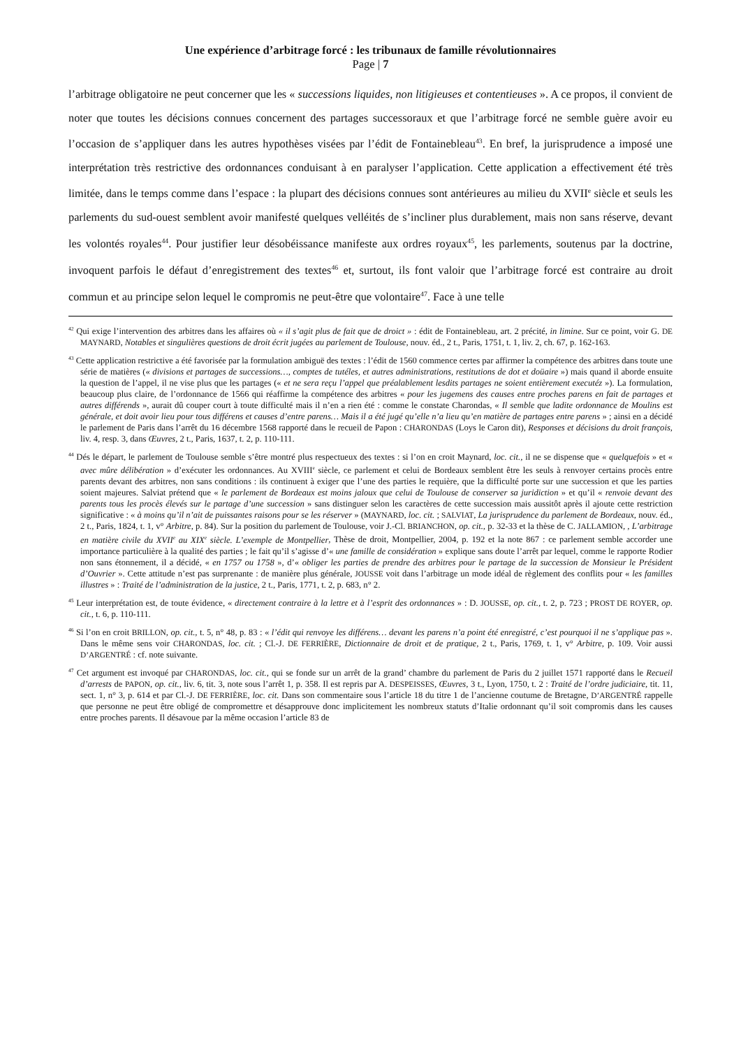Une expérience d’arbitrage forcé : les tribunaux de famille révolutionnaires
Page | 7
l’arbitrage obligatoire ne peut concerner que les « successions liquides, non litigieuses et contentieuses ». A ce propos, il convient de noter que toutes les décisions connues concernent des partages successoraux et que l’arbitrage forcé ne semble guère avoir eu l’occasion de s’appliquer dans les autres hypothèses visées par l’édit de Fontainebleau<sup>43</sup>. En bref, la jurisprudence a imposé une interprétation très restrictive des ordonnances conduisant à en paralyser l’application. Cette application a effectivement été très limitée, dans le temps comme dans l’espace : la plupart des décisions connues sont antérieures au milieu du XVII<sup>e</sup> siècle et seuls les parlements du sud-ouest semblent avoir manifesté quelques velléités de s’incliner plus durablement, mais non sans réserve, devant les volontés royales<sup>44</sup>. Pour justifier leur désobéissance manifeste aux ordres royaux<sup>45</sup>, les parlements, soutenus par la doctrine, invoquent parfois le défaut d’enregistrement des textes<sup>46</sup> et, surtout, ils font valoir que l’arbitrage forcé est contraire au droit commun et au principe selon lequel le compromis ne peut-être que volontaire<sup>47</sup>. Face à une telle
<sup>42</sup> Qui exige l’intervention des arbitres dans les affaires où « il s’agit plus de fait que de droict » : édit de Fontainebleau, art. 2 précité, in limine. Sur ce point, voir G. DE MAYNARD, Notables et singulières questions de droit écrit jugées au parlement de Toulouse, nouv. éd., 2 t., Paris, 1751, t. 1, liv. 2, ch. 67, p. 162-163.
<sup>43</sup> Cette application restrictive a été favorisée par la formulation ambiguë des textes : l’édit de 1560 commence certes par affirmer la compétence des arbitres dans toute une série de matières (« divisions et partages de successions…, comptes de tutéles, et autres administrations, restitutions de dot et doüaire ») mais quand il aborde ensuite la question de l’appel, il ne vise plus que les partages (« et ne sera reçu l’appel que préalablement lesdits partages ne soient entièrement executéz »). La formulation, beaucoup plus claire, de l’ordonnance de 1566 qui réaffirme la compétence des arbitres « pour les jugemens des causes entre proches parens en fait de partages et autres différends », aurait dû couper court à toute difficulté mais il n’en a rien été : comme le constate Charondas, « Il semble que ladite ordonnance de Moulins est générale, et doit avoir lieu pour tous différens et causes d’entre parens… Mais il a été jugé qu’elle n’a lieu qu’en matière de partages entre parens » ; ainsi en a décidé le parlement de Paris dans l’arrêt du 16 décembre 1568 rapporté dans le recueil de Papon : CHARONDAS (Loys le Caron dit), Responses et décisions du droit françois, liv. 4, resp. 3, dans Œuvres, 2 t., Paris, 1637, t. 2, p. 110-111.
<sup>44</sup> Dés le départ, le parlement de Toulouse semble s’être montré plus respectueux des textes : si l’on en croit Maynard, loc. cit., il ne se dispense que « quelquefois » et « avec mûre délibération » d’exécuter les ordonnances. Au XVIII<sup>e</sup> siècle, ce parlement et celui de Bordeaux semblent être les seuls à renvoyer certains procès entre parents devant des arbitres, non sans conditions : ils continuent à exiger que l’une des parties le requière, que la difficulté porte sur une succession et que les parties soient majeures. Salviat prétend que « le parlement de Bordeaux est moins jaloux que celui de Toulouse de conserver sa juridiction » et qu’il « renvoie devant des parents tous les procès élevés sur le partage d’une succession » sans distinguer selon les caractères de cette succession mais aussitôt après il ajoute cette restriction significative : « à moins qu’il n’ait de puissantes raisons pour se les réserver » (MAYNARD, loc. cit. ; SALVIAT, La jurisprudence du parlement de Bordeaux, nouv. éd., 2 t., Paris, 1824, t. 1, v° Arbitre, p. 84). Sur la position du parlement de Toulouse, voir J.-Cl. BRIANCHON, op. cit., p. 32-33 et la thèse de C. JALLAMION, , L’arbitrage en matière civile du XVII<sup>e</sup> au XIX<sup>e</sup> siècle. L’exemple de Montpellier, Thèse de droit, Montpellier, 2004, p. 192 et la note 867 : ce parlement semble accorder une importance particulière à la qualité des parties ; le fait qu’il s’agisse d’« une famille de considération » explique sans doute l’arrêt par lequel, comme le rapporte Rodier non sans étonnement, il a décidé, « en 1757 ou 1758 », d’« obliger les parties de prendre des arbitres pour le partage de la succession de Monsieur le Président d’Ouvrier ». Cette attitude n’est pas surprenante : de manière plus générale, JOUSSE voit dans l’arbitrage un mode idéal de règlement des conflits pour « les familles illustres » : Traité de l’administration de la justice, 2 t., Paris, 1771, t. 2, p. 683, n° 2.
<sup>45</sup> Leur interprétation est, de toute évidence, « directement contraire à la lettre et à l’esprit des ordonnances » : D. JOUSSE, op. cit., t. 2, p. 723 ; PROST DE ROYER, op. cit., t. 6, p. 110-111.
<sup>46</sup> Si l’on en croit BRILLON, op. cit., t. 5, n° 48, p. 83 : « l’édit qui renvoye les différens… devant les parens n’a point été enregistré, c’est pourquoi il ne s’applique pas ». Dans le même sens voir CHARONDAS, loc. cit. ; Cl.-J. DE FERRIÈRE, Dictionnaire de droit et de pratique, 2 t., Paris, 1769, t. 1, v° Arbitre, p. 109. Voir aussi D’ARGENTRÉ : cf. note suivante.
<sup>47</sup> Cet argument est invoqué par CHARONDAS, loc. cit., qui se fonde sur un arrêt de la grand’ chambre du parlement de Paris du 2 juillet 1571 rapporté dans le Recueil d’arrests de PAPON, op. cit., liv. 6, tit. 3, note sous l’arrêt 1, p. 358. Il est repris par A. DESPEISSES, Œuvres, 3 t., Lyon, 1750, t. 2 : Traité de l’ordre judiciaire, tit. 11, sect. 1, n° 3, p. 614 et par Cl.-J. DE FERRIÈRE, loc. cit. Dans son commentaire sous l’article 18 du titre 1 de l’ancienne coutume de Bretagne, D’ARGENTRÉ rappelle que personne ne peut être obligé de compromettre et désapprouve donc implicitement les nombreux statuts d’Italie ordonnant qu’il soit compromis dans les causes entre proches parents. Il désavoue par la même occasion l’article 83 de